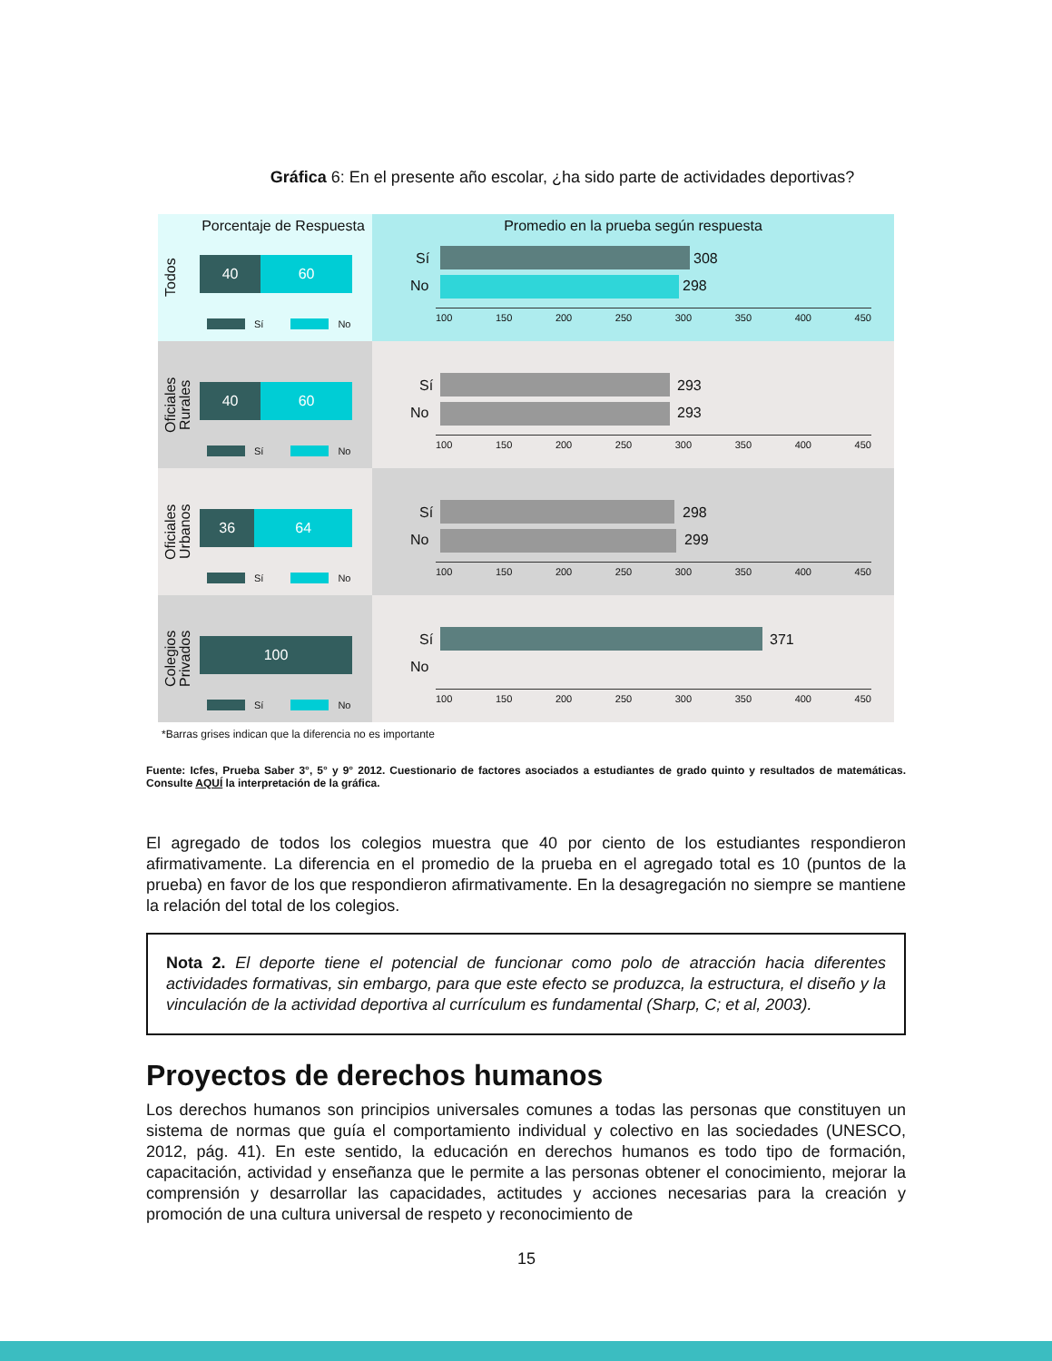Gráfica 6: En el presente año escolar, ¿ha sido parte de actividades deportivas?
Porcentaje de Respuesta
Todos
40 60
Sí No
Promedio en la prueba según respuesta
Sí 308
No 298
100 150 200 250 300 350 400 450
Oficiales Rurales
40 60
Sí No
Sí 293
No 293
100 150 200 250 300 350 400 450
Oficiales Urbanos
36 64
Sí No
Sí 298
No 299
100 150 200 250 300 350 400 450
Colegios Privados
100
Sí No
Sí 371
No
100 150 200 250 300 350 400 450
*Barras grises indican que la diferencia no es importante
Fuente: Icfes, Prueba Saber 3°, 5° y 9° 2012. Cuestionario de factores asociados a estudiantes de grado quinto y resultados de matemáticas. Consulte AQUÍ la interpretación de la gráfica.
El agregado de todos los colegios muestra que 40 por ciento de los estudiantes respondieron afirmativamente. La diferencia en el promedio de la prueba en el agregado total es 10 (puntos de la prueba) en favor de los que respondieron afirmativamente. En la desagregación no siempre se mantiene la relación del total de los colegios.
Nota 2. El deporte tiene el potencial de funcionar como polo de atracción hacia diferentes actividades formativas, sin embargo, para que este efecto se produzca, la estructura, el diseño y la vinculación de la actividad deportiva al currículum es fundamental (Sharp, C; et al, 2003).
Proyectos de derechos humanos
Los derechos humanos son principios universales comunes a todas las personas que constituyen un sistema de normas que guía el comportamiento individual y colectivo en las sociedades (UNESCO, 2012, pág. 41). En este sentido, la educación en derechos humanos es todo tipo de formación, capacitación, actividad y enseñanza que le permite a las personas obtener el conocimiento, mejorar la comprensión y desarrollar las capacidades, actitudes y acciones necesarias para la creación y promoción de una cultura universal de respeto y reconocimiento de
15